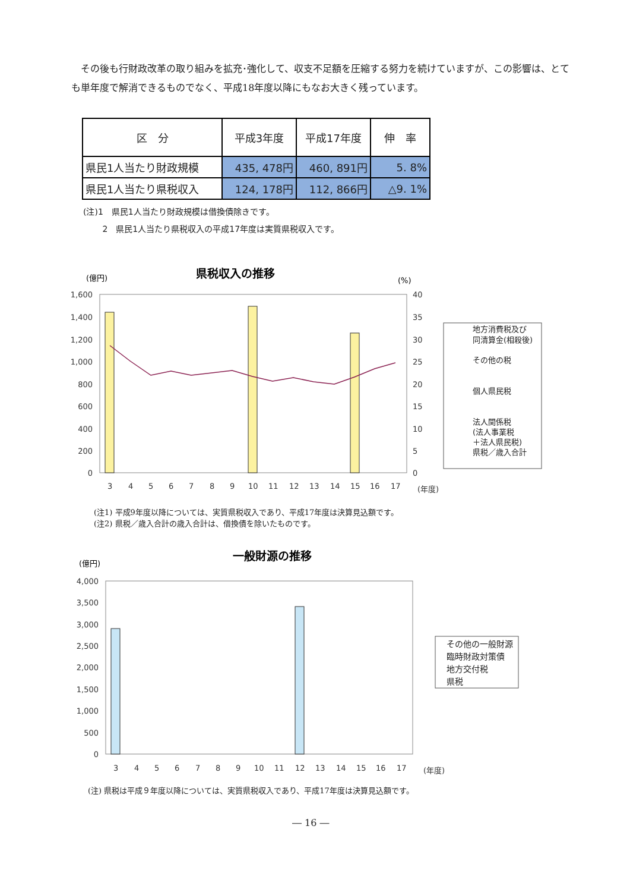その後も行財政改革の取り組みを拡充･強化して、収支不足額を圧縮する努力を続けていますが、この影響は、とても単年度で解消できるものでなく、平成18年度以降にもなお大きく残っています。
| 区 分 | 平成3年度 | 平成17年度 | 伸 率 |
| --- | --- | --- | --- |
| 県民1人当たり財政規模 | 435, 478円 | 460, 891円 | 5. 8% |
| 県民1人当たり県税収入 | 124, 178円 | 112, 866円 | △9. 1% |
(注)1　県民1人当たり財政規模は借換債除きです。
　　 2　県民1人当たり県税収入の平成17年度は実質県税収入です。
県税収入の推移
(億円)
(%)
1,600
1,400
1,200
1,000
800
600
400
200
0
40
35
30
25
20
15
10
5
0
3
4
5
6
7
8
9
10
11
12
13
14
15
16
17
(年度)
地方消費税及び
同清算金(相殺後)
その他の税
個人県民税
法人関係税
(法人事業税
＋法人県民税)
県税／歳入合計
一般財源の推移
(億円)
4,000
3,500
3,000
2,500
2,000
1,500
1,000
500
0
3
4
5
6
7
8
9
10
11
12
13
14
15
16
17
(年度)
その他の一般財源
臨時財政対策債
地方交付税
県税
(注1) 平成9年度以降については、実質県税収入であり、平成17年度は決算見込額です。
(注2) 県税／歳入合計の歳入合計は、借換債を除いたものです。
(注) 県税は平成９年度以降については、実質県税収入であり、平成17年度は決算見込額です。
― 16 ―